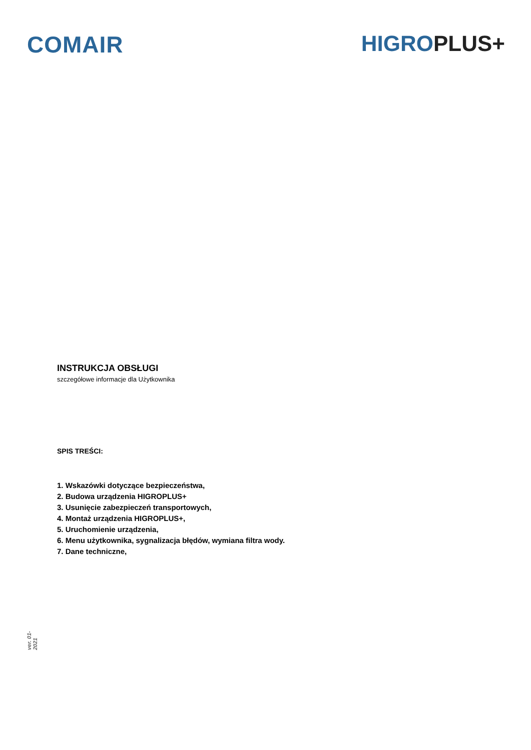COMAIR HIGRO PLUS+
INSTRUKCJA OBSŁUGI
szczegółowe informacje dla Użytkownika
SPIS TREŚCI:
1. Wskazówki dotyczące bezpieczeństwa,
2. Budowa urządzenia HIGROPLUS+
3. Usunięcie zabezpieczeń transportowych,
4. Montaż urządzenia HIGROPLUS+,
5. Uruchomienie urządzenia,
6. Menu użytkownika, sygnalizacja błędów, wymiana filtra wody.
7. Dane techniczne,
ver. 01-2021